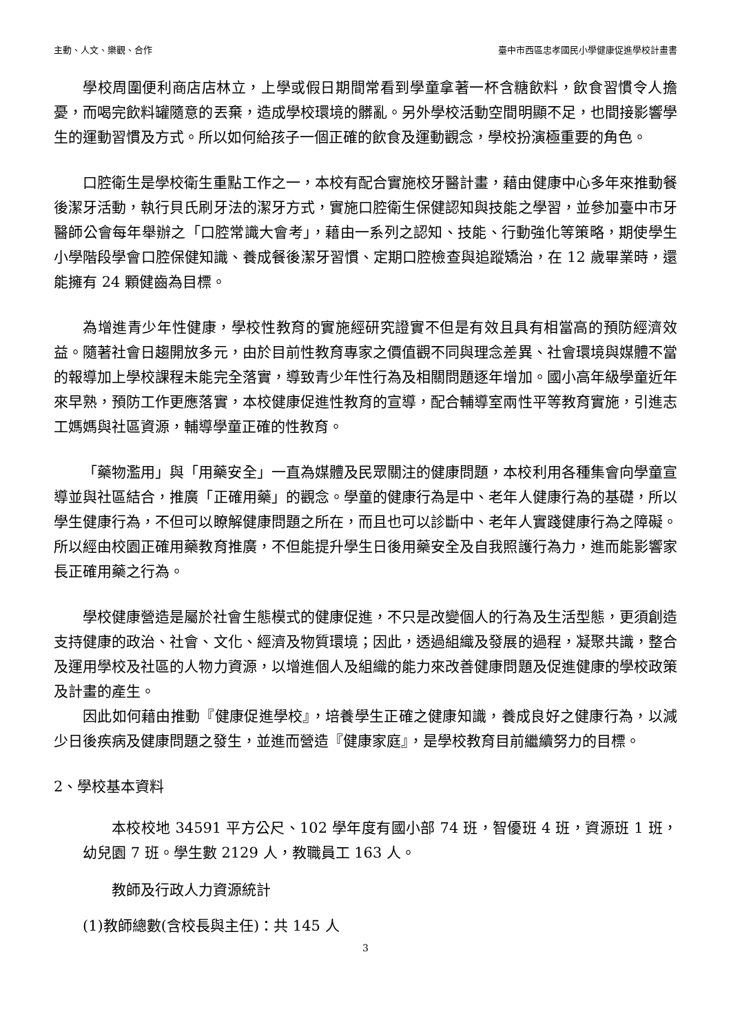主動、人文、樂觀、合作 臺中市西區忠孝國民小學健康促進學校計畫書
學校周圍便利商店店林立，上學或假日期間常看到學童拿著一杯含糖飲料，飲食習慣令人擔憂，而喝完飲料罐隨意的丟棄，造成學校環境的髒亂。另外學校活動空間明顯不足，也間接影響學生的運動習慣及方式。所以如何給孩子一個正確的飲食及運動觀念，學校扮演極重要的角色。
口腔衛生是學校衛生重點工作之一，本校有配合實施校牙醫計畫，藉由健康中心多年來推動餐後潔牙活動，執行貝氏刷牙法的潔牙方式，實施口腔衛生保健認知與技能之學習，並參加臺中市牙醫師公會每年舉辦之「口腔常識大會考」，藉由一系列之認知、技能、行動強化等策略，期使學生小學階段學會口腔保健知識、養成餐後潔牙習慣、定期口腔檢查與追蹤矯治，在 12 歲畢業時，還能擁有 24 顆健齒為目標。
為增進青少年性健康，學校性教育的實施經研究證實不但是有效且具有相當高的預防經濟效益。隨著社會日趨開放多元，由於目前性教育專家之價值觀不同與理念差異、社會環境與媒體不當的報導加上學校課程未能完全落實，導致青少年性行為及相關問題逐年增加。國小高年級學童近年來早熟，預防工作更應落實，本校健康促進性教育的宣導，配合輔導室兩性平等教育實施，引進志工媽媽與社區資源，輔導學童正確的性教育。
「藥物濫用」與「用藥安全」一直為媒體及民眾關注的健康問題，本校利用各種集會向學童宣導並與社區結合，推廣「正確用藥」的觀念。學童的健康行為是中、老年人健康行為的基礎，所以學生健康行為，不但可以瞭解健康問題之所在，而且也可以診斷中、老年人實踐健康行為之障礙。所以經由校園正確用藥教育推廣，不但能提升學生日後用藥安全及自我照護行為力，進而能影響家長正確用藥之行為。
學校健康營造是屬於社會生態模式的健康促進，不只是改變個人的行為及生活型態，更須創造支持健康的政治、社會、文化、經濟及物質環境；因此，透過組織及發展的過程，凝聚共識，整合及運用學校及社區的人物力資源，以增進個人及組織的能力來改善健康問題及促進健康的學校政策及計畫的產生。
因此如何藉由推動『健康促進學校』，培養學生正確之健康知識，養成良好之健康行為，以減少日後疾病及健康問題之發生，並進而營造『健康家庭』，是學校教育目前繼續努力的目標。
2、學校基本資料
本校校地 34591 平方公尺、102 學年度有國小部 74 班，智優班 4 班，資源班 1 班，幼兒園 7 班。學生數 2129 人，教職員工 163 人。
教師及行政人力資源統計
(1)教師總數(含校長與主任)：共 145 人
3